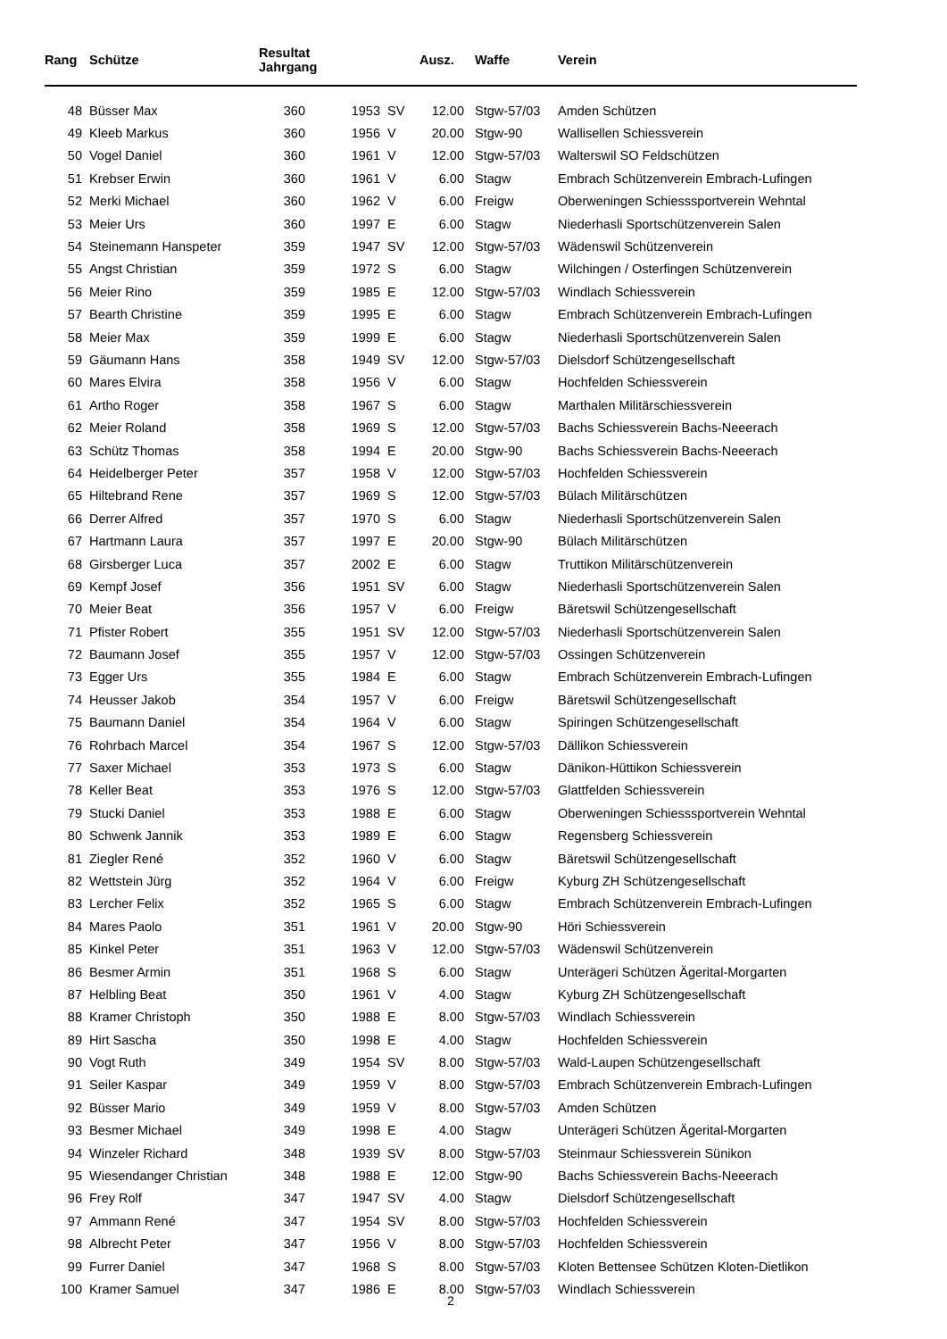| Rang | Schütze | Resultat Jahrgang | | | Ausz. | Waffe | Verein |
| --- | --- | --- | --- | --- | --- | --- | --- |
| 48 | Büsser Max | 360 | 1953 | SV | 12.00 | Stgw-57/03 | Amden Schützen |
| 49 | Kleeb Markus | 360 | 1956 | V | 20.00 | Stgw-90 | Wallisellen Schiessverein |
| 50 | Vogel Daniel | 360 | 1961 | V | 12.00 | Stgw-57/03 | Walterswil SO Feldschützen |
| 51 | Krebser Erwin | 360 | 1961 | V | 6.00 | Stagw | Embrach Schützenverein Embrach-Lufingen |
| 52 | Merki Michael | 360 | 1962 | V | 6.00 | Freigw | Oberweningen Schiesssportverein Wehntal |
| 53 | Meier Urs | 360 | 1997 | E | 6.00 | Stagw | Niederhasli Sportschützenverein Salen |
| 54 | Steinemann Hanspeter | 359 | 1947 | SV | 12.00 | Stgw-57/03 | Wädenswil Schützenverein |
| 55 | Angst Christian | 359 | 1972 | S | 6.00 | Stagw | Wilchingen / Osterfingen Schützenverein |
| 56 | Meier Rino | 359 | 1985 | E | 12.00 | Stgw-57/03 | Windlach Schiessverein |
| 57 | Bearth Christine | 359 | 1995 | E | 6.00 | Stagw | Embrach Schützenverein Embrach-Lufingen |
| 58 | Meier Max | 359 | 1999 | E | 6.00 | Stagw | Niederhasli Sportschützenverein Salen |
| 59 | Gäumann Hans | 358 | 1949 | SV | 12.00 | Stgw-57/03 | Dielsdorf Schützengesellschaft |
| 60 | Mares Elvira | 358 | 1956 | V | 6.00 | Stagw | Hochfelden Schiessverein |
| 61 | Artho Roger | 358 | 1967 | S | 6.00 | Stagw | Marthalen Militärschiessverein |
| 62 | Meier Roland | 358 | 1969 | S | 12.00 | Stgw-57/03 | Bachs Schiessverein Bachs-Neeerach |
| 63 | Schütz Thomas | 358 | 1994 | E | 20.00 | Stgw-90 | Bachs Schiessverein Bachs-Neeerach |
| 64 | Heidelberger Peter | 357 | 1958 | V | 12.00 | Stgw-57/03 | Hochfelden Schiessverein |
| 65 | Hiltebrand Rene | 357 | 1969 | S | 12.00 | Stgw-57/03 | Bülach Militärschützen |
| 66 | Derrer Alfred | 357 | 1970 | S | 6.00 | Stagw | Niederhasli Sportschützenverein Salen |
| 67 | Hartmann Laura | 357 | 1997 | E | 20.00 | Stgw-90 | Bülach Militärschützen |
| 68 | Girsberger Luca | 357 | 2002 | E | 6.00 | Stagw | Truttikon Militärschützenverein |
| 69 | Kempf Josef | 356 | 1951 | SV | 6.00 | Stagw | Niederhasli Sportschützenverein Salen |
| 70 | Meier Beat | 356 | 1957 | V | 6.00 | Freigw | Bäretswil Schützengesellschaft |
| 71 | Pfister Robert | 355 | 1951 | SV | 12.00 | Stgw-57/03 | Niederhasli Sportschützenverein Salen |
| 72 | Baumann Josef | 355 | 1957 | V | 12.00 | Stgw-57/03 | Ossingen Schützenverein |
| 73 | Egger Urs | 355 | 1984 | E | 6.00 | Stagw | Embrach Schützenverein Embrach-Lufingen |
| 74 | Heusser Jakob | 354 | 1957 | V | 6.00 | Freigw | Bäretswil Schützengesellschaft |
| 75 | Baumann Daniel | 354 | 1964 | V | 6.00 | Stagw | Spiringen Schützengesellschaft |
| 76 | Rohrbach Marcel | 354 | 1967 | S | 12.00 | Stgw-57/03 | Dällikon Schiessverein |
| 77 | Saxer Michael | 353 | 1973 | S | 6.00 | Stagw | Dänikon-Hüttikon Schiessverein |
| 78 | Keller Beat | 353 | 1976 | S | 12.00 | Stgw-57/03 | Glattfelden Schiessverein |
| 79 | Stucki Daniel | 353 | 1988 | E | 6.00 | Stagw | Oberweningen Schiesssportverein Wehntal |
| 80 | Schwenk Jannik | 353 | 1989 | E | 6.00 | Stagw | Regensberg Schiessverein |
| 81 | Ziegler René | 352 | 1960 | V | 6.00 | Stagw | Bäretswil Schützengesellschaft |
| 82 | Wettstein Jürg | 352 | 1964 | V | 6.00 | Freigw | Kyburg ZH Schützengesellschaft |
| 83 | Lercher Felix | 352 | 1965 | S | 6.00 | Stagw | Embrach Schützenverein Embrach-Lufingen |
| 84 | Mares Paolo | 351 | 1961 | V | 20.00 | Stgw-90 | Höri Schiessverein |
| 85 | Kinkel Peter | 351 | 1963 | V | 12.00 | Stgw-57/03 | Wädenswil Schützenverein |
| 86 | Besmer Armin | 351 | 1968 | S | 6.00 | Stagw | Unterägeri Schützen Ägerital-Morgarten |
| 87 | Helbling Beat | 350 | 1961 | V | 4.00 | Stagw | Kyburg ZH Schützengesellschaft |
| 88 | Kramer Christoph | 350 | 1988 | E | 8.00 | Stgw-57/03 | Windlach Schiessverein |
| 89 | Hirt Sascha | 350 | 1998 | E | 4.00 | Stagw | Hochfelden Schiessverein |
| 90 | Vogt Ruth | 349 | 1954 | SV | 8.00 | Stgw-57/03 | Wald-Laupen Schützengesellschaft |
| 91 | Seiler Kaspar | 349 | 1959 | V | 8.00 | Stgw-57/03 | Embrach Schützenverein Embrach-Lufingen |
| 92 | Büsser Mario | 349 | 1959 | V | 8.00 | Stgw-57/03 | Amden Schützen |
| 93 | Besmer Michael | 349 | 1998 | E | 4.00 | Stagw | Unterägeri Schützen Ägerital-Morgarten |
| 94 | Winzeler Richard | 348 | 1939 | SV | 8.00 | Stgw-57/03 | Steinmaur Schiessverein Sünikon |
| 95 | Wiesendanger Christian | 348 | 1988 | E | 12.00 | Stgw-90 | Bachs Schiessverein Bachs-Neeerach |
| 96 | Frey Rolf | 347 | 1947 | SV | 4.00 | Stagw | Dielsdorf Schützengesellschaft |
| 97 | Ammann René | 347 | 1954 | SV | 8.00 | Stgw-57/03 | Hochfelden Schiessverein |
| 98 | Albrecht Peter | 347 | 1956 | V | 8.00 | Stgw-57/03 | Hochfelden Schiessverein |
| 99 | Furrer Daniel | 347 | 1968 | S | 8.00 | Stgw-57/03 | Kloten Bettensee Schützen Kloten-Dietlikon |
| 100 | Kramer Samuel | 347 | 1986 | E | 8.00 | Stgw-57/03 | Windlach Schiessverein |
2